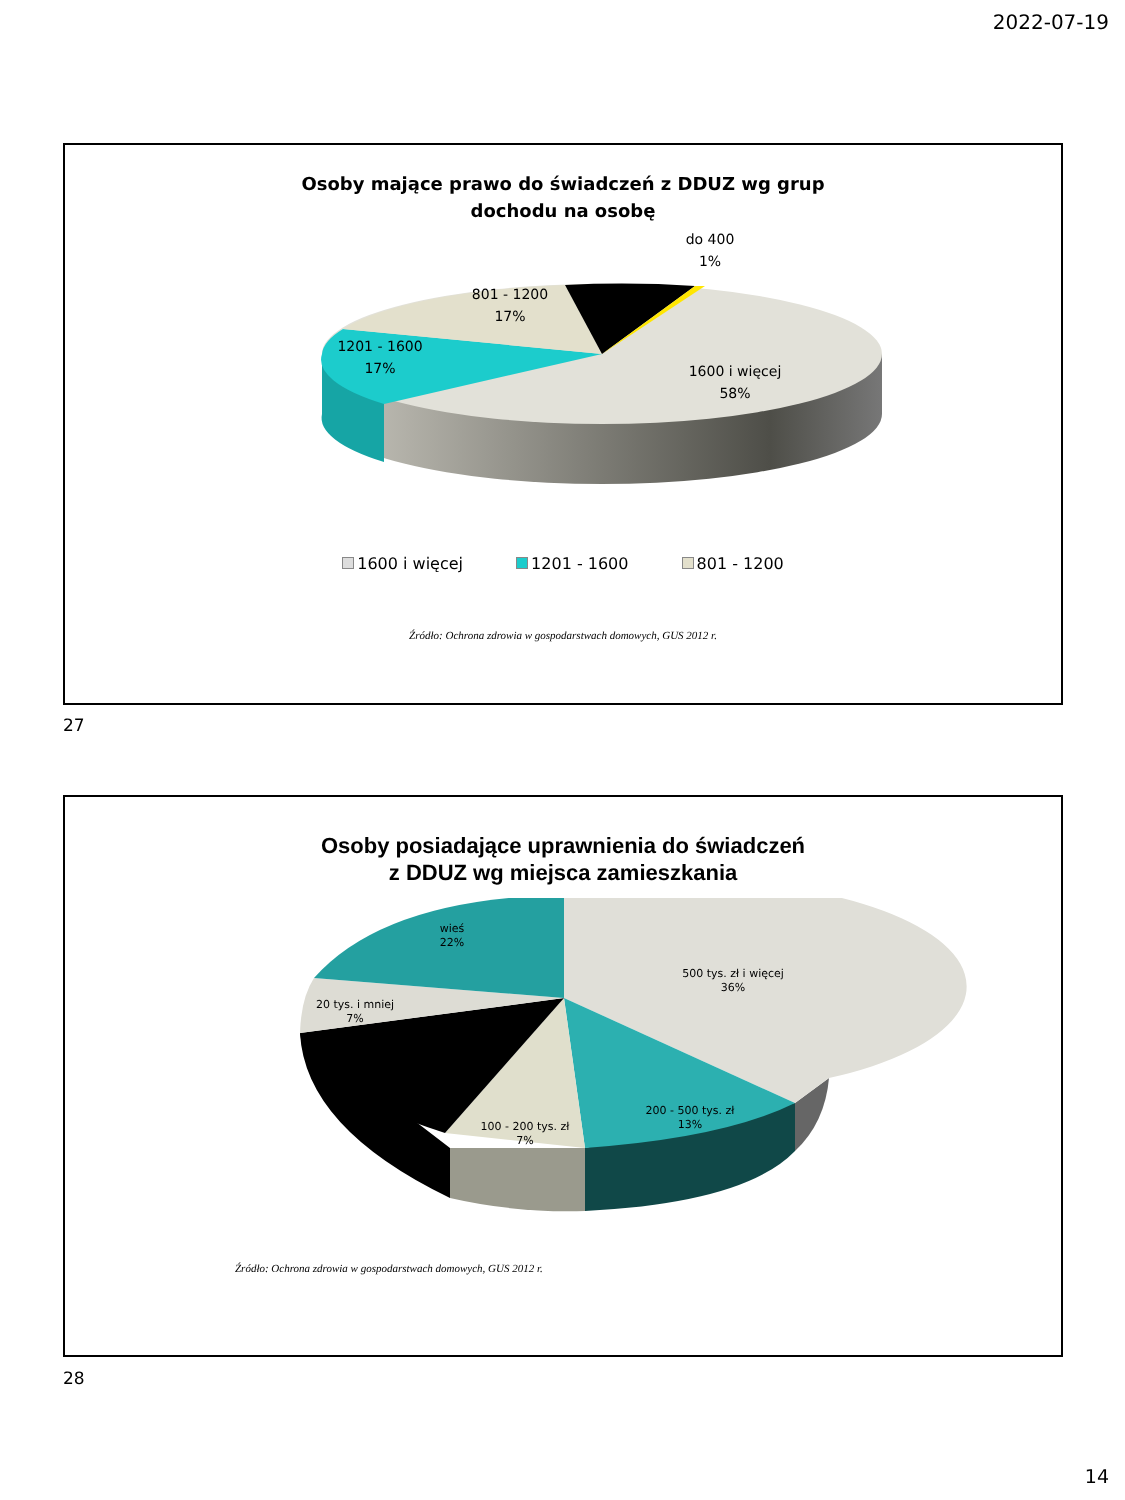2022-07-19
Osoby mające prawo do świadczeń z DDUZ wg grup
dochodu na osobę
do 400
1%
801 - 1200
17%
1201 - 1600
17%
1600 i więcej
58%
1600 i więcej 1201 - 1600 801 - 1200
Źródło: Ochrona zdrowia w gospodarstwach domowych, GUS 2012 r.
27
Osoby posiadające uprawnienia do świadczeń
z DDUZ wg miejsca zamieszkania
wieś
22%
500 tys. zł i więcej
36%
20 tys. i mniej
7%
200 - 500 tys. zł
13%
100 - 200 tys. zł
7%
Źródło: Ochrona zdrowia w gospodarstwach domowych, GUS 2012 r.
28
14